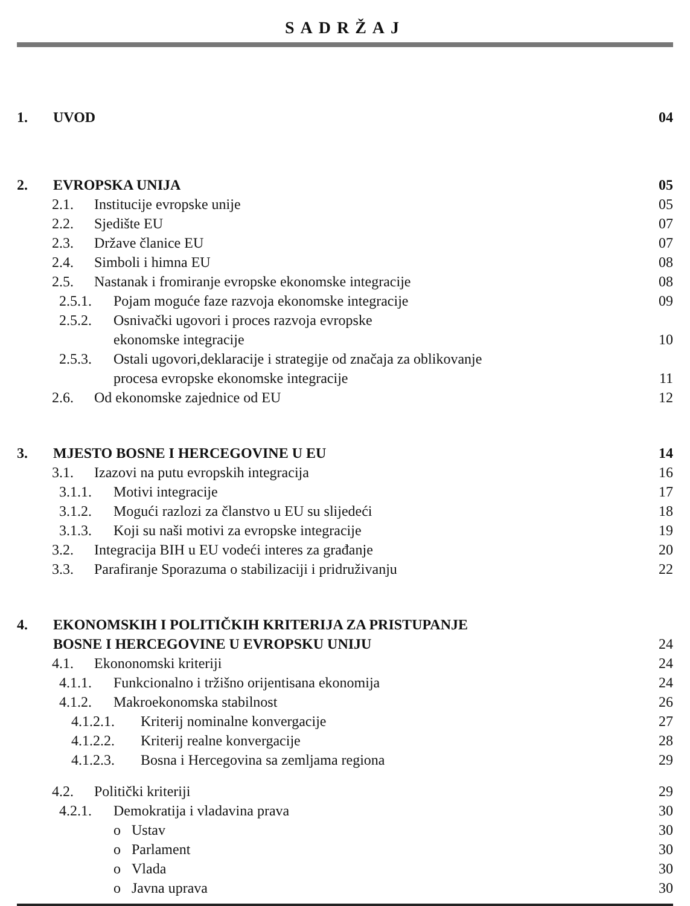SADRŽAJ
1. UVOD 04
2. EVROPSKA UNIJA 05
2.1. Institucije evropske unije 05
2.2. Sjedište EU 07
2.3. Države članice EU 07
2.4. Simboli i himna EU 08
2.5. Nastanak i fromiranje evropske ekonomske integracije 08
2.5.1. Pojam moguće faze razvoja ekonomske integracije 09
2.5.2. Osnivački ugovori i proces razvoja evropske
ekonomske integracije
10
2.5.3. Ostali ugovori,deklaracije i strategije od značaja za oblikovanje
procesa evropske ekonomske integracije
11
2.6. Od ekonomske zajednice od EU 12
3. MJESTO BOSNE I HERCEGOVINE U EU 14
3.1. Izazovi na putu evropskih integracija 16
3.1.1. Motivi integracije 17
3.1.2. Mogući razlozi za članstvo u EU su slijedeći 18
3.1.3. Koji su naši motivi za evropske integracije 19
3.2. Integracija BIH u EU vodeći interes za građanje 20
3.3. Parafiranje Sporazuma o stabilizaciji i pridruživanju 22
4. EKONOMSKIH I POLITIČKIH KRITERIJA ZA PRISTUPANJE
BOSNE I HERCEGOVINE U EVROPSKU UNIJU
24
4.1. Ekononomski kriteriji 24
4.1.1. Funkcionalno i tržišno orijentisana ekonomija 24
4.1.2. Makroekonomska stabilnost 26
4.1.2.1. Kriterij nominalne konvergacije 27
4.1.2.2. Kriterij realne konvergacije 28
4.1.2.3. Bosna i Hercegovina sa zemljama regiona 29
4.2. Politički kriteriji 29
4.2.1. Demokratija i vladavina prava 30
o Ustav 30
o Parlament 30
o Vlada 30
o Javna uprava 30